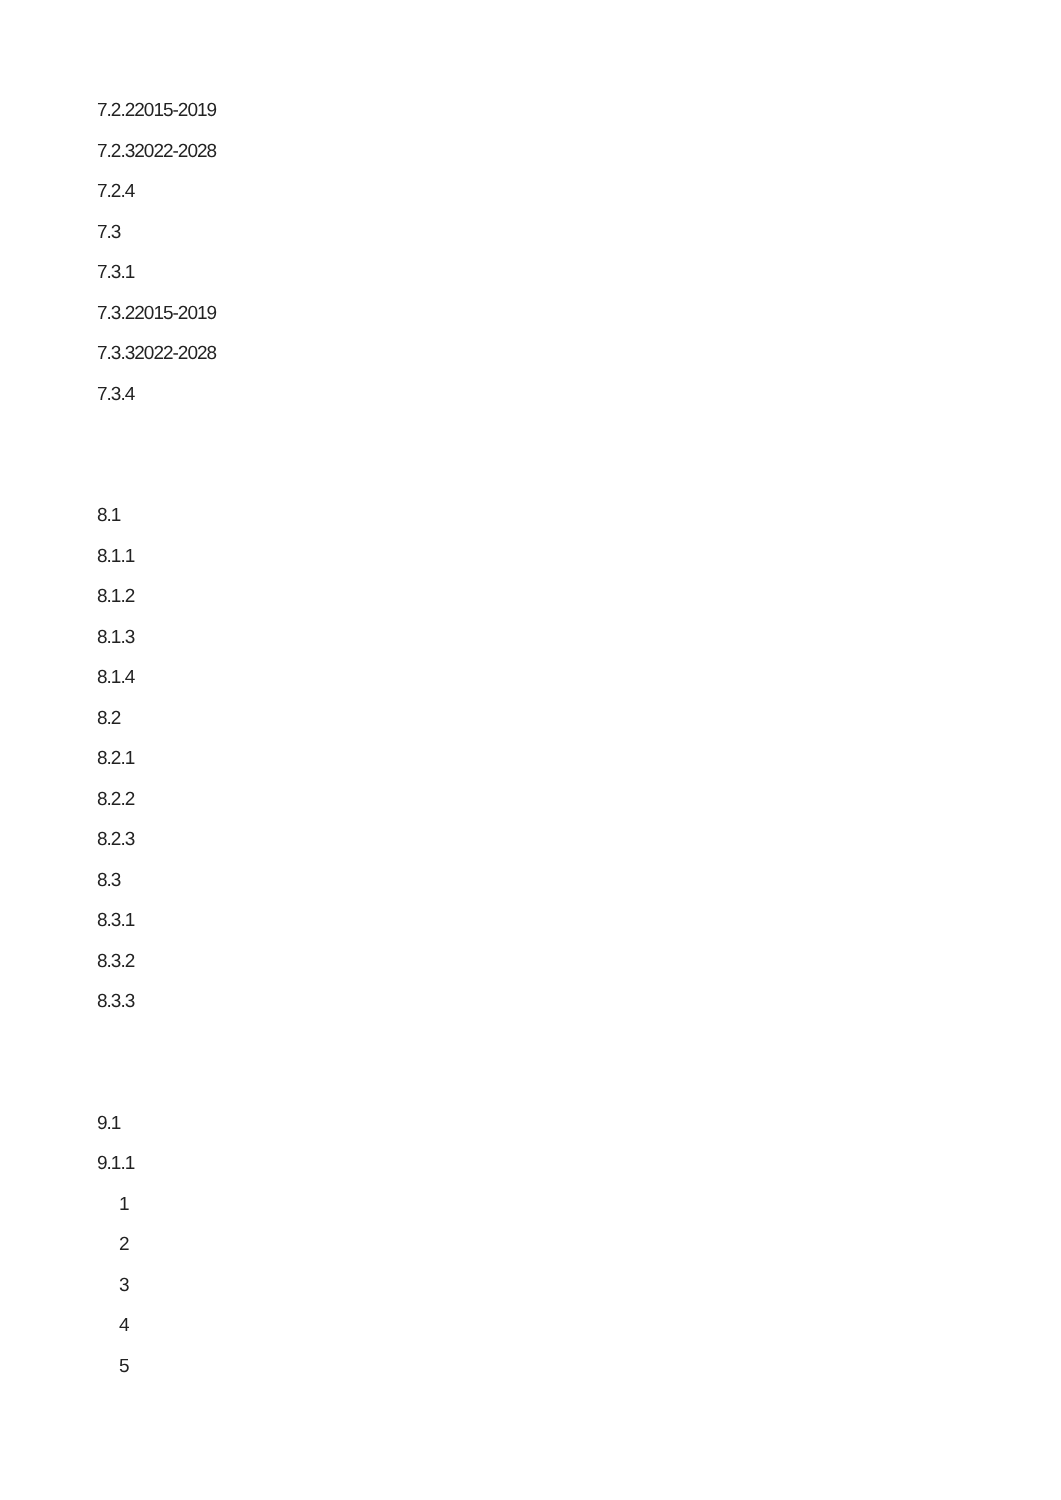7.2.22015-2019
7.2.32022-2028
7.2.4
7.3
7.3.1
7.3.22015-2019
7.3.32022-2028
7.3.4
8.1
8.1.1
8.1.2
8.1.3
8.1.4
8.2
8.2.1
8.2.2
8.2.3
8.3
8.3.1
8.3.2
8.3.3
9.1
9.1.1
1
2
3
4
5